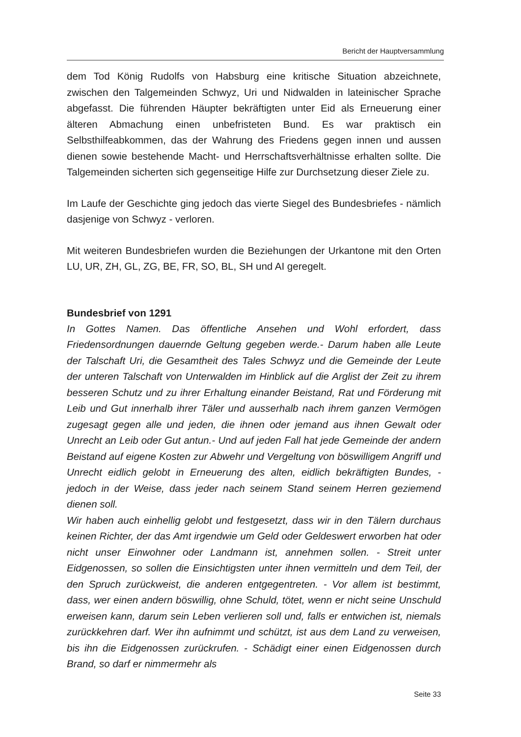Bericht der Hauptversammlung
dem Tod König Rudolfs von Habsburg eine kritische Situation abzeichnete, zwischen den Talgemeinden Schwyz, Uri und Nidwalden in lateinischer Sprache abgefasst. Die führenden Häupter bekräftigten unter Eid als Erneuerung einer älteren Abmachung einen unbefristeten Bund. Es war praktisch ein Selbsthilfeabkommen, das der Wahrung des Friedens gegen innen und aussen dienen sowie bestehende Macht- und Herrschaftsverhältnisse erhalten sollte. Die Talgemeinden sicherten sich gegenseitige Hilfe zur Durchsetzung dieser Ziele zu.
Im Laufe der Geschichte ging jedoch das vierte Siegel des Bundesbriefes - nämlich dasjenige von Schwyz - verloren.
Mit weiteren Bundesbriefen wurden die Beziehungen der Urkantone mit den Orten LU, UR, ZH, GL, ZG, BE, FR, SO, BL, SH und AI geregelt.
Bundesbrief von 1291
In Gottes Namen. Das öffentliche Ansehen und Wohl erfordert, dass Friedensordnungen dauernde Geltung gegeben werde.- Darum haben alle Leute der Talschaft Uri, die Gesamtheit des Tales Schwyz und die Gemeinde der Leute der unteren Talschaft von Unterwalden im Hinblick auf die Arglist der Zeit zu ihrem besseren Schutz und zu ihrer Erhaltung einander Beistand, Rat und Förderung mit Leib und Gut innerhalb ihrer Täler und ausserhalb nach ihrem ganzen Vermögen zugesagt gegen alle und jeden, die ihnen oder jemand aus ihnen Gewalt oder Unrecht an Leib oder Gut antun.- Und auf jeden Fall hat jede Gemeinde der andern Beistand auf eigene Kosten zur Abwehr und Vergeltung von böswilligem Angriff und Unrecht eidlich gelobt in Erneuerung des alten, eidlich bekräftigten Bundes, - jedoch in der Weise, dass jeder nach seinem Stand seinem Herren geziemend dienen soll.
Wir haben auch einhellig gelobt und festgesetzt, dass wir in den Tälern durchaus keinen Richter, der das Amt irgendwie um Geld oder Geldeswert erworben hat oder nicht unser Einwohner oder Landmann ist, annehmen sollen. - Streit unter Eidgenossen, so sollen die Einsichtigsten unter ihnen vermitteln und dem Teil, der den Spruch zurückweist, die anderen entgegentreten. - Vor allem ist bestimmt, dass, wer einen andern böswillig, ohne Schuld, tötet, wenn er nicht seine Unschuld erweisen kann, darum sein Leben verlieren soll und, falls er entwichen ist, niemals zurückkehren darf. Wer ihn aufnimmt und schützt, ist aus dem Land zu verweisen, bis ihn die Eidgenossen zurückrufen. - Schädigt einer einen Eidgenossen durch Brand, so darf er nimmermehr als
Seite 33